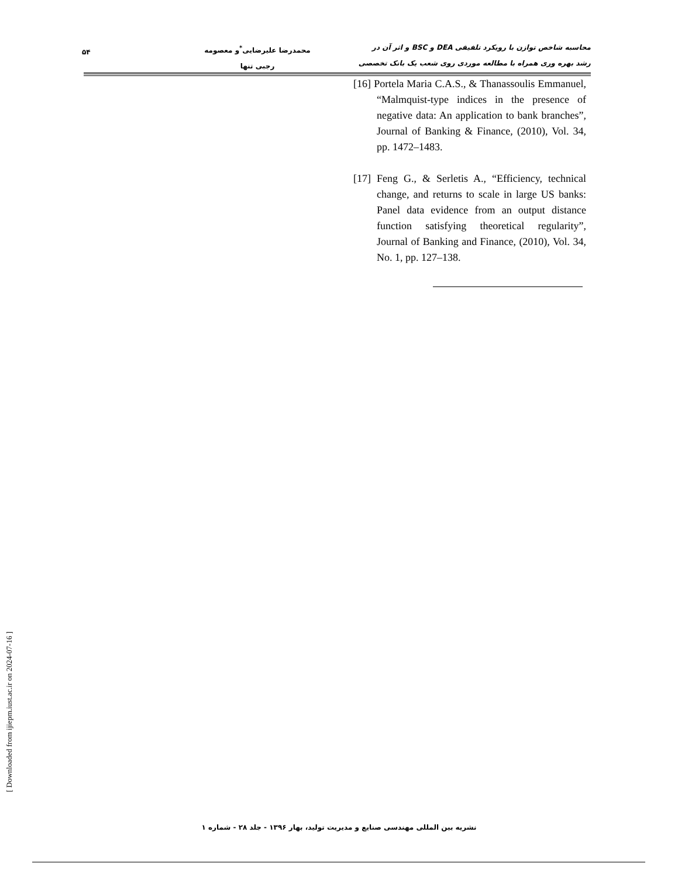محاسبه شاخص توازن با رویکرد تلفیقی DEA و BSC و اثر آن در
رشد بهره وری همراه با مطالعه موردی روی شعب یک بانک تخصصی
محمدرضا علیرضایی<sup>*</sup>و معصومه
رجبی تنها
۵۴
[16] Portela Maria C.A.S., & Thanassoulis Emmanuel, “Malmquist-type indices in the presence of negative data: An application to bank branches”, Journal of Banking & Finance, (2010), Vol. 34, pp. 1472–1483.
[17] Feng G., & Serletis A., “Efficiency, technical change, and returns to scale in large US banks: Panel data evidence from an output distance function satisfying theoretical regularity”, Journal of Banking and Finance, (2010), Vol. 34, No. 1, pp. 127–138.
[ Downloaded from ijiepm.iust.ac.ir on 2024-07-16 ]
نشریه بین المللی مهندسی صنایع و مدیریت تولید، بهار ۱۳۹۶ - جلد ۲۸ - شماره ۱